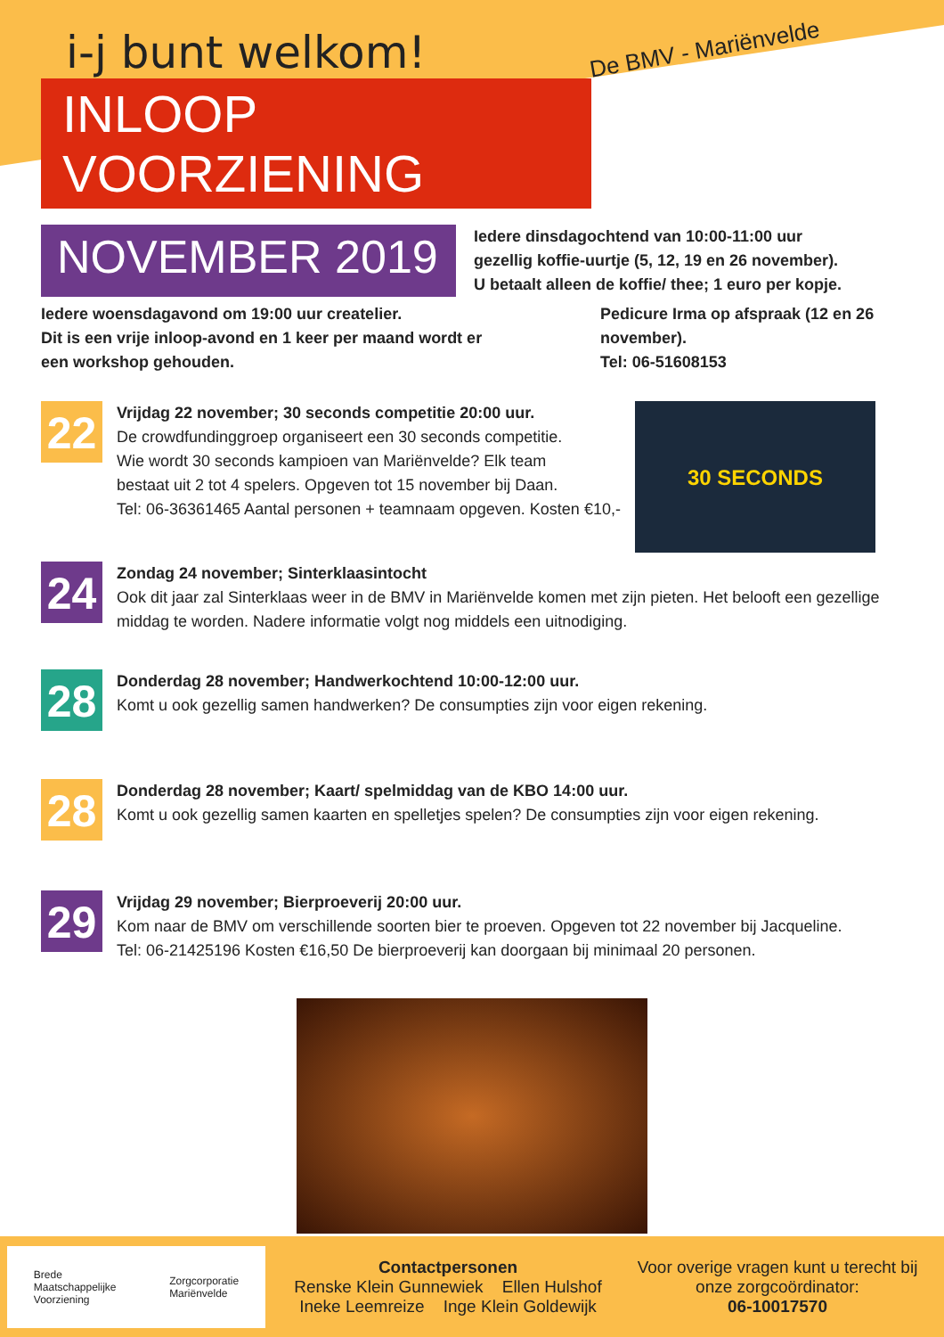i-j bunt welkom!
De BMV - Mariënvelde
INLOOP VOORZIENING
NOVEMBER 2019
Iedere dinsdagochtend van 10:00-11:00 uur
gezellig koffie-uurtje (5, 12, 19 en 26 november).
U betaalt alleen de koffie/ thee; 1 euro per kopje.
Iedere woensdagavond om 19:00 uur createlier.
Dit is een vrije inloop-avond en 1 keer per maand wordt er
een workshop gehouden.
Pedicure Irma op afspraak (12 en 26 november).
Tel: 06-51608153
22
Vrijdag 22 november; 30 seconds competitie 20:00 uur.
De crowdfundinggroep organiseert een 30 seconds competitie.
Wie wordt 30 seconds kampioen van Mariënvelde? Elk team
bestaat uit 2 tot 4 spelers. Opgeven tot 15 november bij Daan.
Tel: 06-36361465 Aantal personen + teamnaam opgeven. Kosten €10,-
30 SECONDS
24
Zondag 24 november; Sinterklaasintocht
Ook dit jaar zal Sinterklaas weer in de BMV in Mariënvelde komen met zijn pieten. Het belooft een gezellige middag te worden. Nadere informatie volgt nog middels een uitnodiging.
28
Donderdag 28 november; Handwerkochtend 10:00-12:00 uur.
Komt u ook gezellig samen handwerken? De consumpties zijn voor eigen rekening.
28
Donderdag 28 november; Kaart/ spelmiddag van de KBO 14:00 uur.
Komt u ook gezellig samen kaarten en spelletjes spelen? De consumpties zijn voor eigen rekening.
29
Vrijdag 29 november; Bierproeverij 20:00 uur.
Kom naar de BMV om verschillende soorten bier te proeven. Opgeven tot 22 november bij Jacqueline.
Tel: 06-21425196 Kosten €16,50 De bierproeverij kan doorgaan bij minimaal 20 personen.
Brede
Maatschappelijke
Voorziening Zorgcorporatie
Mariënvelde
Contactpersonen
Renske Klein Gunnewiek Ellen Hulshof
Ineke Leemreize Inge Klein Goldewijk
Voor overige vragen kunt u terecht bij onze zorgcoördinator:
06-10017570